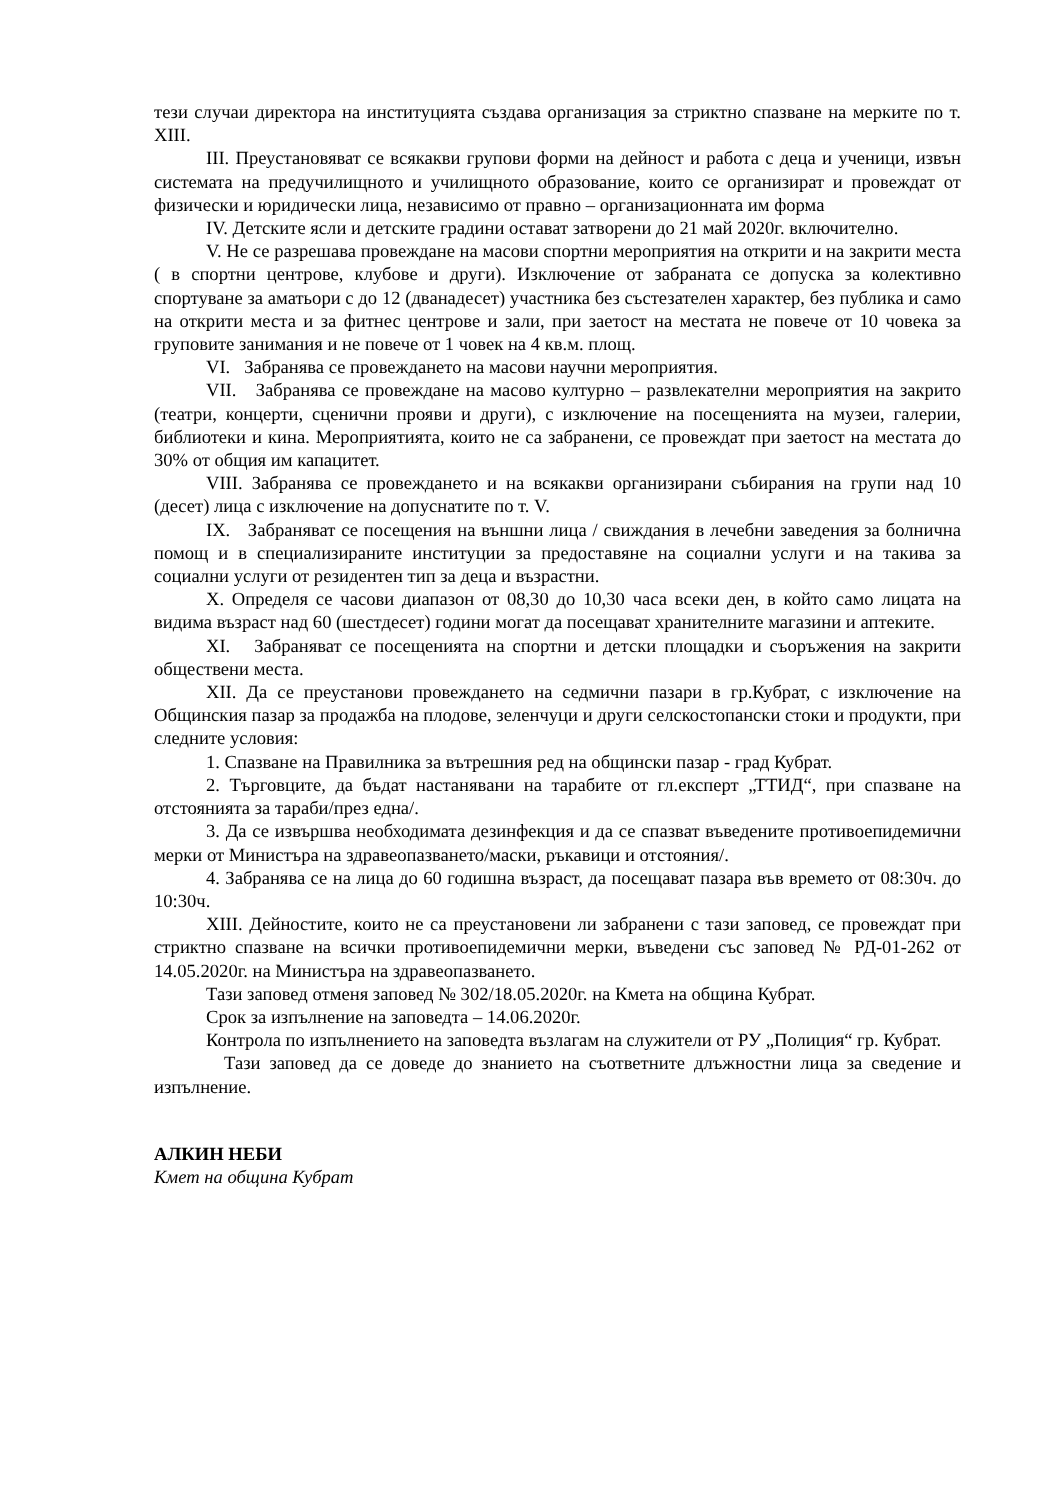тези случаи директора на институцията създава организация за стриктно спазване на мерките по т. XIII.
III. Преустановяват се всякакви групови форми на дейност и работа с деца и ученици, извън системата на предучилищното и училищното образование, които се организират и провеждат от физически и юридически лица, независимо от правно – организационната им форма
IV. Детските ясли и детските градини остават затворени до 21 май 2020г. включително.
V. Не се разрешава провеждане на масови спортни мероприятия на открити и на закрити места ( в спортни центрове, клубове и други). Изключение от забраната се допуска за колективно спортуване за аматьори с до 12 (дванадесет) участника без състезателен характер, без публика и само на открити места и за фитнес центрове и зали, при заетост на местата не повече от 10 човека за груповите занимания и не повече от 1 човек на 4 кв.м. площ.
VI. Забранява се провеждането на масови научни мероприятия.
VII. Забранява се провеждане на масово културно – развлекателни мероприятия на закрито (театри, концерти, сценични прояви и други), с изключение на посещенията на музеи, галерии, библиотеки и кина. Мероприятията, които не са забранени, се провеждат при заетост на местата до 30% от общия им капацитет.
VIII. Забранява се провеждането и на всякакви организирани събирания на групи над 10 (десет) лица с изключение на допуснатите по т. V.
IX. Забраняват се посещения на външни лица / свиждания в лечебни заведения за болнична помощ и в специализираните институции за предоставяне на социални услуги и на такива за социални услуги от резидентен тип за деца и възрастни.
X. Определя се часови диапазон от 08,30 до 10,30 часа всеки ден, в който само лицата на видима възраст над 60 (шестдесет) години могат да посещават хранителните магазини и аптеките.
XI. Забраняват се посещенията на спортни и детски площадки и съоръжения на закрити обществени места.
XII. Да се преустанови провеждането на седмични пазари в гр.Кубрат, с изключение на Общинския пазар за продажба на плодове, зеленчуци и други селскостопански стоки и продукти, при следните условия:
1. Спазване на Правилника за вътрешния ред на общински пазар - град Кубрат.
2. Търговците, да бъдат настанявани на тарабите от гл.експерт „ТТИД“, при спазване на отстоянията за тараби/през една/.
3. Да се извършва необходимата дезинфекция и да се спазват въведените противоепидемични мерки от Министъра на здравеопазването/маски, ръкавици и отстояния/.
4. Забранява се на лица до 60 годишна възраст, да посещават пазара във времето от 08:30ч. до 10:30ч.
XIII. Дейностите, които не са преустановени ли забранени с тази заповед, се провеждат при стриктно спазване на всички противоепидемични мерки, въведени със заповед № РД-01-262 от 14.05.2020г. на Министъра на здравеопазването.
Тази заповед отменя заповед № 302/18.05.2020г. на Кмета на община Кубрат.
Срок за изпълнение на заповедта – 14.06.2020г.
Контрола по изпълнението на заповедта възлагам на служители от РУ „Полиция“ гр. Кубрат.
Тази заповед да се доведе до знанието на съответните длъжностни лица за сведение и изпълнение.
АЛКИН НЕБИ
Кмет на община Кубрат